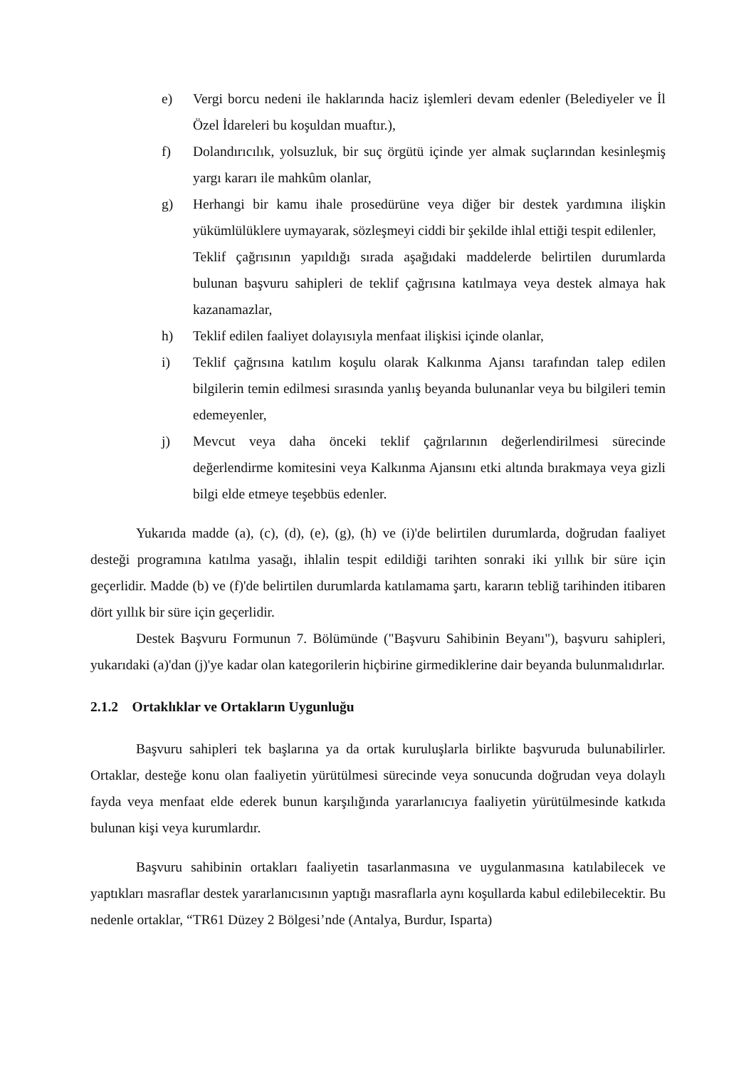e) Vergi borcu nedeni ile haklarında haciz işlemleri devam edenler (Belediyeler ve İl Özel İdareleri bu koşuldan muaftır.),
f) Dolandırıcılık, yolsuzluk, bir suç örgütü içinde yer almak suçlarından kesinleşmiş yargı kararı ile mahkûm olanlar,
g) Herhangi bir kamu ihale prosedürüne veya diğer bir destek yardımına ilişkin yükümlülüklere uymayarak, sözleşmeyi ciddi bir şekilde ihlal ettiği tespit edilenler,
Teklif çağrısının yapıldığı sırada aşağıdaki maddelerde belirtilen durumlarda bulunan başvuru sahipleri de teklif çağrısına katılmaya veya destek almaya hak kazanamazlar,
h) Teklif edilen faaliyet dolayısıyla menfaat ilişkisi içinde olanlar,
i) Teklif çağrısına katılım koşulu olarak Kalkınma Ajansı tarafından talep edilen bilgilerin temin edilmesi sırasında yanlış beyanda bulunanlar veya bu bilgileri temin edemeyenler,
j) Mevcut veya daha önceki teklif çağrılarının değerlendirilmesi sürecinde değerlendirme komitesini veya Kalkınma Ajansını etki altında bırakmaya veya gizli bilgi elde etmeye teşebbüs edenler.
Yukarıda madde (a), (c), (d), (e), (g), (h) ve (i)'de belirtilen durumlarda, doğrudan faaliyet desteği programına katılma yasağı, ihlalin tespit edildiği tarihten sonraki iki yıllık bir süre için geçerlidir. Madde (b) ve (f)'de belirtilen durumlarda katılamama şartı, kararın tebliğ tarihinden itibaren dört yıllık bir süre için geçerlidir.
Destek Başvuru Formunun 7. Bölümünde ("Başvuru Sahibinin Beyanı"), başvuru sahipleri, yukarıdaki (a)'dan (j)'ye kadar olan kategorilerin hiçbirine girmediklerine dair beyanda bulunmalıdırlar.
2.1.2 Ortaklıklar ve Ortakların Uygunluğu
Başvuru sahipleri tek başlarına ya da ortak kuruluşlarla birlikte başvuruda bulunabilirler. Ortaklar, desteğe konu olan faaliyetin yürütülmesi sürecinde veya sonucunda doğrudan veya dolaylı fayda veya menfaat elde ederek bunun karşılığında yararlanıcıya faaliyetin yürütülmesinde katkıda bulunan kişi veya kurumlardır.
Başvuru sahibinin ortakları faaliyetin tasarlanmasına ve uygulanmasına katılabilecek ve yaptıkları masraflar destek yararlanıcısının yaptığı masraflarla aynı koşullarda kabul edilebilecektir. Bu nedenle ortaklar, “TR61 Düzey 2 Bölgesi’nde (Antalya, Burdur, Isparta)